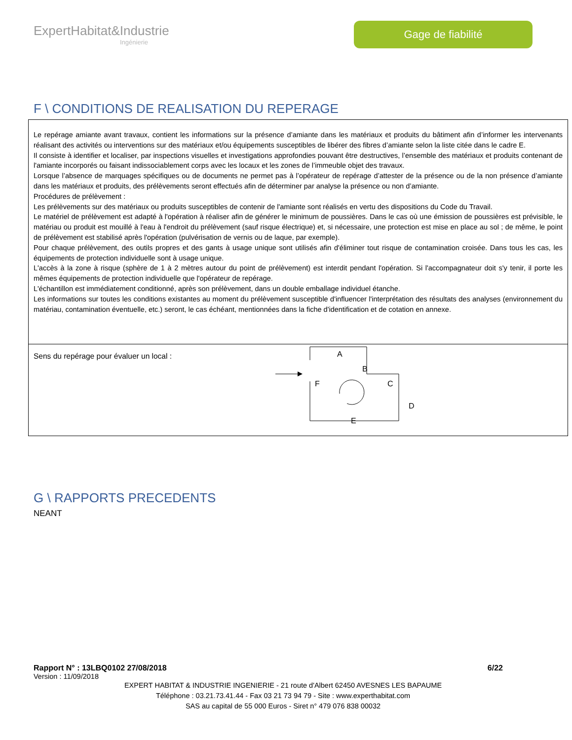ExpertHabitat&Industrie
Ingénierie
Gage de fiabilité
F \ CONDITIONS DE REALISATION DU REPERAGE
Le repérage amiante avant travaux, contient les informations sur la présence d’amiante dans les matériaux et produits du bâtiment afin d’informer les intervenants réalisant des activités ou interventions sur des matériaux et/ou équipements susceptibles de libérer des fibres d’amiante selon la liste citée dans le cadre E.
Il consiste à identifier et localiser, par inspections visuelles et investigations approfondies pouvant être destructives, l’ensemble des matériaux et produits contenant de l'amiante incorporés ou faisant indissociablement corps avec les locaux et les zones de l’immeuble objet des travaux.
Lorsque l’absence de marquages spécifiques ou de documents ne permet pas à l’opérateur de repérage d’attester de la présence ou de la non présence d’amiante dans les matériaux et produits, des prélèvements seront effectués afin de déterminer par analyse la présence ou non d’amiante.
Procédures de prélèvement :
Les prélèvements sur des matériaux ou produits susceptibles de contenir de l'amiante sont réalisés en vertu des dispositions du Code du Travail.
Le matériel de prélèvement est adapté à l'opération à réaliser afin de générer le minimum de poussières. Dans le cas où une émission de poussières est prévisible, le matériau ou produit est mouillé à l'eau à l'endroit du prélèvement (sauf risque électrique) et, si nécessaire, une protection est mise en place au sol ; de même, le point de prélèvement est stabilisé après l'opération (pulvérisation de vernis ou de laque, par exemple).
Pour chaque prélèvement, des outils propres et des gants à usage unique sont utilisés afin d'éliminer tout risque de contamination croisée. Dans tous les cas, les équipements de protection individuelle sont à usage unique.
L'accès à la zone à risque (sphère de 1 à 2 mètres autour du point de prélèvement) est interdit pendant l'opération. Si l'accompagnateur doit s'y tenir, il porte les mêmes équipements de protection individuelle que l'opérateur de repérage.
L'échantillon est immédiatement conditionné, après son prélèvement, dans un double emballage individuel étanche.
Les informations sur toutes les conditions existantes au moment du prélèvement susceptible d'influencer l'interprétation des résultats des analyses (environnement du matériau, contamination éventuelle, etc.) seront, le cas échéant, mentionnées dans la fiche d'identification et de cotation en annexe.
Sens du repérage pour évaluer un local :
A
B
C
D
E
F
G \ RAPPORTS PRECEDENTS
NEANT
Rapport N° : 13LBQ0102 27/08/2018 6/22
Version : 11/09/2018
EXPERT HABITAT & INDUSTRIE INGENIERIE - 21 route d'Albert 62450 AVESNES LES BAPAUME
Téléphone : 03.21.73.41.44 - Fax 03 21 73 94 79 - Site : www.experthabitat.com
SAS au capital de 55 000 Euros - Siret n° 479 076 838 00032